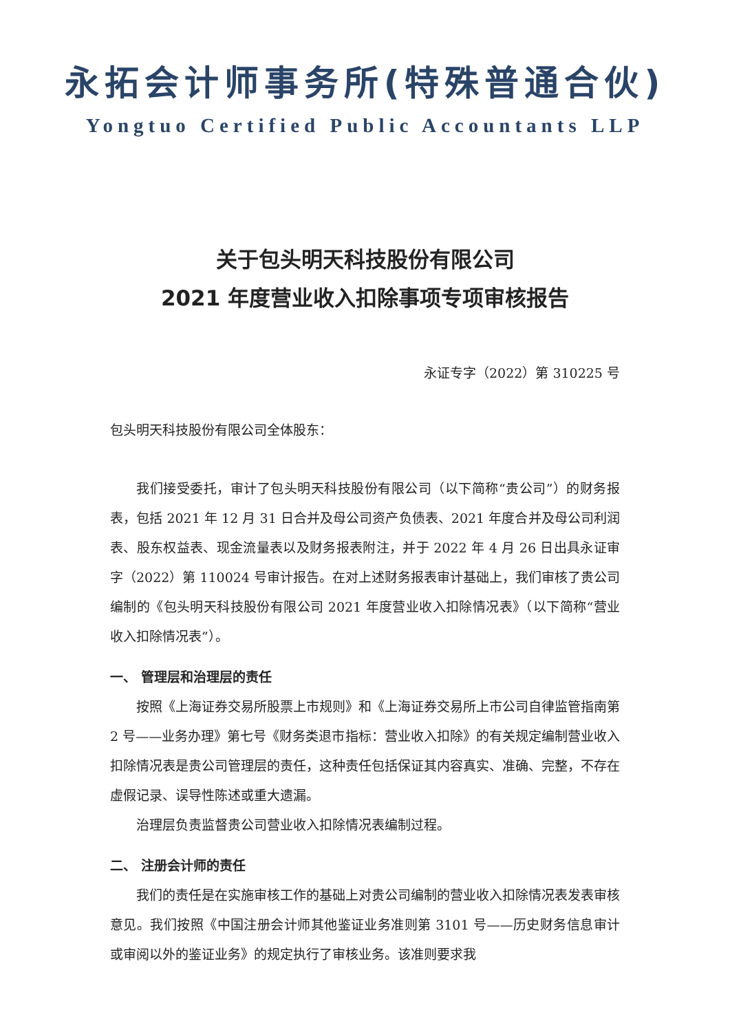永拓会计师事务所(特殊普通合伙)
Yongtuo Certified Public Accountants LLP
关于包头明天科技股份有限公司
2021 年度营业收入扣除事项专项审核报告
永证专字（2022）第 310225 号
包头明天科技股份有限公司全体股东：
我们接受委托，审计了包头明天科技股份有限公司（以下简称“贵公司”）的财务报表，包括 2021 年 12 月 31 日合并及母公司资产负债表、2021 年度合并及母公司利润表、股东权益表、现金流量表以及财务报表附注，并于 2022 年 4 月 26 日出具永证审字（2022）第 110024 号审计报告。在对上述财务报表审计基础上，我们审核了贵公司编制的《包头明天科技股份有限公司 2021 年度营业收入扣除情况表》（以下简称“营业收入扣除情况表”）。
一、 管理层和治理层的责任
按照《上海证券交易所股票上市规则》和《上海证券交易所上市公司自律监管指南第 2 号——业务办理》第七号《财务类退市指标：营业收入扣除》的有关规定编制营业收入扣除情况表是贵公司管理层的责任，这种责任包括保证其内容真实、准确、完整，不存在虚假记录、误导性陈述或重大遗漏。
治理层负责监督贵公司营业收入扣除情况表编制过程。
二、 注册会计师的责任
我们的责任是在实施审核工作的基础上对贵公司编制的营业收入扣除情况表发表审核意见。我们按照《中国注册会计师其他鉴证业务准则第 3101 号——历史财务信息审计或审阅以外的鉴证业务》的规定执行了审核业务。该准则要求我